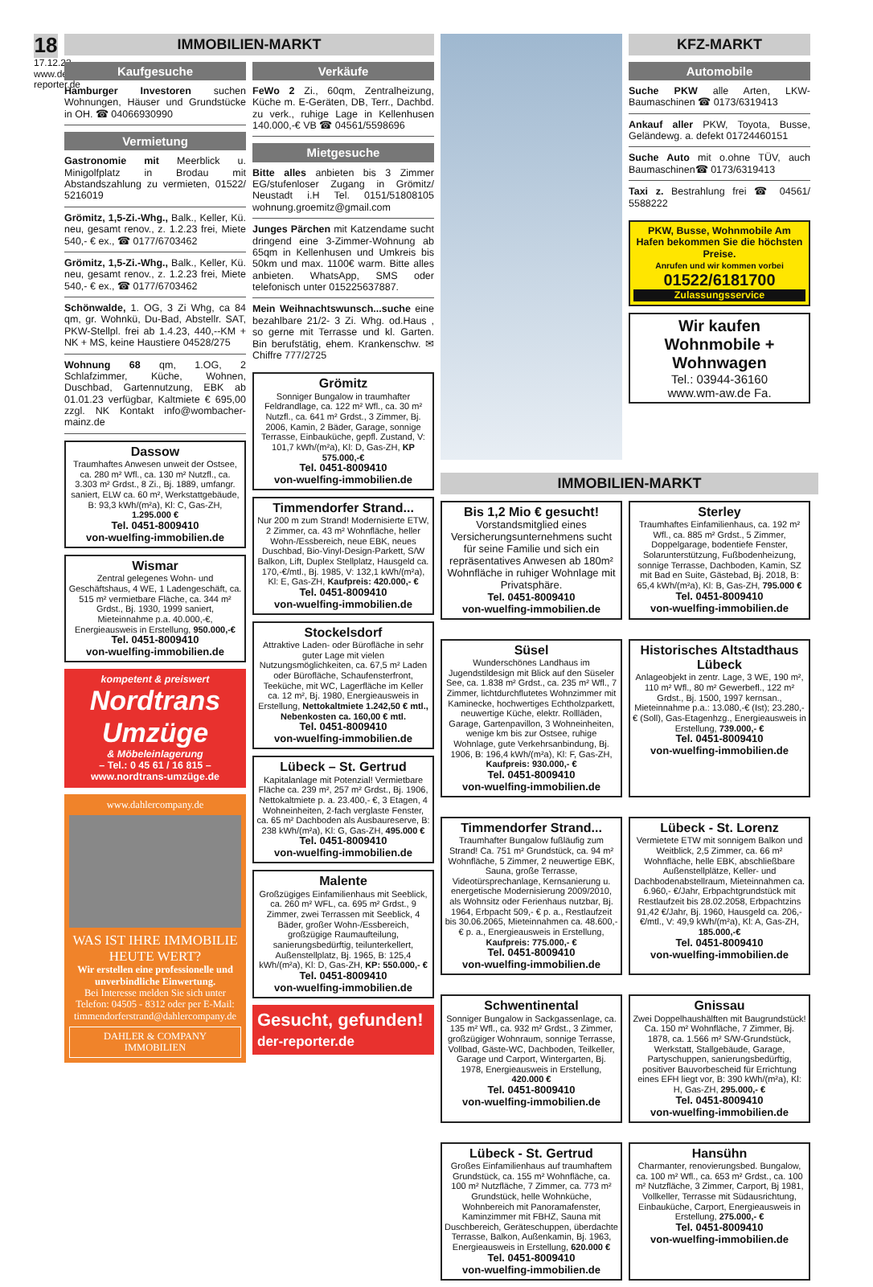18
17.12.22 www.der-reporter.de
IMMOBILIEN-MARKT
Kaufgesuche
Hamburger Investoren suchen Wohnungen, Häuser und Grundstücke in OH. ☎ 04066930990
Vermietung
Gastronomie mit Meerblick u. Minigolfplatz in Brodau mit Abstandszahlung zu vermieten, 01522/ 5216019
Grömitz, 1,5-Zi.-Whg., Balk., Keller, Kü. neu, gesamt renov., z. 1.2.23 frei, Miete 540,- € ex., ☎ 0177/6703462
Grömitz, 1,5-Zi.-Whg., Balk., Keller, Kü. neu, gesamt renov., z. 1.2.23 frei, Miete 540,- € ex., ☎ 0177/6703462
Schönwalde, 1. OG, 3 Zi Whg, ca 84 qm, gr. Wohnkü, Du-Bad, Abstellr. SAT, PKW-Stellpl. frei ab 1.4.23, 440,--KM + NK + MS, keine Haustiere 04528/275
Wohnung 68 qm, 1.OG, 2 Schlafzimmer, Küche, Wohnen, Duschbad, Gartennutzung, EBK ab 01.01.23 verfügbar, Kaltmiete € 695,00 zzgl. NK Kontakt info@wombacher-mainz.de
Dassow
Traumhaftes Anwesen unweit der Ostsee, ca. 280 m² Wfl., ca. 130 m² Nutzfl., ca. 3.303 m² Grdst., 8 Zi., Bj. 1889, umfangr. saniert, ELW ca. 60 m², Werkstattgebäude, B: 93,3 kWh/(m²a), Kl: C, Gas-ZH, 1.295.000 €
Tel. 0451-8009410
von-wuelfing-immobilien.de
Wismar
Zentral gelegenes Wohn- und Geschäftshaus, 4 WE, 1 Ladengeschäft, ca. 515 m² vermietbare Fläche, ca. 344 m² Grdst., Bj. 1930, 1999 saniert, Mieteinnahme p.a. 40.000,-€, Energieausweis in Erstellung, 950.000,-€
Tel. 0451-8009410
von-wuelfing-immobilien.de
kompetent & preiswert
Nordtrans Umzüge
& Möbeleinlagerung
– Tel.: 0 45 61 / 16 815 –
www.nordtrans-umzüge.de
www.dahlercompany.de
WAS IST IHRE IMMOBILIE HEUTE WERT?
Wir erstellen eine professionelle und unverbindliche Einwertung.
Bei Interesse melden Sie sich unter Telefon: 04505 - 8312 oder per E-Mail: timmendorferstrand@dahlercompany.de
DAHLER & COMPANY
IMMOBILIEN
Verkäufe
FeWo 2 Zi., 60qm, Zentralheizung, Küche m. E-Geräten, DB, Terr., Dachbd. zu verk., ruhige Lage in Kellenhusen 140.000,-€ VB ☎ 04561/5598696
Mietgesuche
Bitte alles anbieten bis 3 Zimmer EG/stufenloser Zugang in Grömitz/ Neustadt i.H Tel. 0151/51808105 wohnung.groemitz@gmail.com
Junges Pärchen mit Katzendame sucht dringend eine 3-Zimmer-Wohnung ab 65qm in Kellenhusen und Umkreis bis 50km und max. 1100€ warm. Bitte alles anbieten. WhatsApp, SMS oder telefonisch unter 015225637887.
Mein Weihnachtswunsch...suche eine bezahlbare 21/2- 3 Zi. Whg. od.Haus , so gerne mit Terrasse und kl. Garten. Bin berufstätig, ehem. Krankenschw. ✉ Chiffre 777/2725
Grömitz
Sonniger Bungalow in traumhafter Feldrandlage, ca. 122 m² Wfl., ca. 30 m² Nutzfl., ca. 641 m² Grdst., 3 Zimmer, Bj. 2006, Kamin, 2 Bäder, Garage, sonnige Terrasse, Einbauküche, gepfl. Zustand, V: 101,7 kWh/(m²a), Kl: D, Gas-ZH, KP 575.000,-€
Tel. 0451-8009410
von-wuelfing-immobilien.de
Timmendorfer Strand...
Nur 200 m zum Strand! Modernisierte ETW, 2 Zimmer, ca. 43 m² Wohnfläche, heller Wohn-/Essbereich, neue EBK, neues Duschbad, Bio-Vinyl-Design-Parkett, S/W Balkon, Lift, Duplex Stellplatz, Hausgeld ca. 170,-€/mtl., Bj. 1985, V: 132,1 kWh/(m²a), Kl: E, Gas-ZH, Kaufpreis: 420.000,- €
Tel. 0451-8009410
von-wuelfing-immobilien.de
Stockelsdorf
Attraktive Laden- oder Bürofläche in sehr guter Lage mit vielen Nutzungsmöglichkeiten, ca. 67,5 m² Laden oder Bürofläche, Schaufensterfront, Teeküche, mit WC, Lagerfläche im Keller ca. 12 m², Bj. 1980, Energieausweis in Erstellung, Nettokaltmiete 1.242,50 € mtl., Nebenkosten ca. 160,00 € mtl.
Tel. 0451-8009410
von-wuelfing-immobilien.de
Lübeck – St. Gertrud
Kapitalanlage mit Potenzial! Vermietbare Fläche ca. 239 m², 257 m² Grdst., Bj. 1906, Nettokaltmiete p. a. 23.400,- €, 3 Etagen, 4 Wohneinheiten, 2-fach verglaste Fenster, ca. 65 m² Dachboden als Ausbaureserve, B: 238 kWh/(m²a), Kl: G, Gas-ZH, 495.000 €
Tel. 0451-8009410
von-wuelfing-immobilien.de
Malente
Großzügiges Einfamilienhaus mit Seeblick, ca. 260 m² WFL, ca. 695 m² Grdst., 9 Zimmer, zwei Terrassen mit Seeblick, 4 Bäder, großer Wohn-/Essbereich, großzügige Raumaufteilung, sanierungsbedürftig, teilunterkellert, Außenstellplatz, Bj. 1965, B: 125,4 kWh/(m²a), Kl: D, Gas-ZH, KP: 550.000,- €
Tel. 0451-8009410
von-wuelfing-immobilien.de
Gesucht, gefunden!
der-reporter.de
KFZ-MARKT
Automobile
Suche PKW alle Arten, LKW-Baumaschinen ☎ 0173/6319413
Ankauf aller PKW, Toyota, Busse, Geländewg. a. defekt 01724460151
Suche Auto mit o.ohne TÜV, auch Baumaschinen☎ 0173/6319413
Taxi z. Bestrahlung frei ☎ 04561/ 5588222
PKW, Busse, Wohnmobile Am Hafen bekommen Sie die höchsten Preise.
Anrufen und wir kommen vorbei
01522/6181700
Zulassungsservice
Wir kaufen Wohnmobile + Wohnwagen
Tel.: 03944-36160
www.wm-aw.de Fa.
IMMOBILIEN-MARKT
Bis 1,2 Mio € gesucht!
Vorstandsmitglied eines Versicherungsunternehmens sucht für seine Familie und sich ein repräsentatives Anwesen ab 180m² Wohnfläche in ruhiger Wohnlage mit Privatsphäre.
Tel. 0451-8009410
von-wuelfing-immobilien.de
Sterley
Traumhaftes Einfamilienhaus, ca. 192 m² Wfl., ca. 885 m² Grdst., 5 Zimmer, Doppelgarage, bodentiefe Fenster, Solarunterstützung, Fußbodenheizung, sonnige Terrasse, Dachboden, Kamin, SZ mit Bad en Suite, Gästebad, Bj. 2018, B: 65,4 kWh/(m²a), Kl: B, Gas-ZH, 795.000 €
Tel. 0451-8009410
von-wuelfing-immobilien.de
Süsel
Wunderschönes Landhaus im Jugendstildesign mit Blick auf den Süseler See, ca. 1.838 m² Grdst., ca. 235 m² Wfl., 7 Zimmer, lichtdurchflutetes Wohnzimmer mit Kaminecke, hochwertiges Echtholzparkett, neuwertige Küche, elektr. Rollläden, Garage, Gartenpavillon, 3 Wohneinheiten, wenige km bis zur Ostsee, ruhige Wohnlage, gute Verkehrsanbindung, Bj. 1906, B: 196,4 kWh/(m²a), Kl: F, Gas-ZH, Kaufpreis: 930.000,- €
Tel. 0451-8009410
von-wuelfing-immobilien.de
Historisches Altstadthaus Lübeck
Anlageobjekt in zentr. Lage, 3 WE, 190 m², 110 m² Wfl., 80 m² Gewerbefl., 122 m² Grdst., Bj. 1500, 1997 kernsan., Mieteinnahme p.a.: 13.080,-€ (Ist); 23.280,- € (Soll), Gas-Etagenhzg., Energieausweis in Erstellung, 739.000,- €
Tel. 0451-8009410
von-wuelfing-immobilien.de
Timmendorfer Strand...
Traumhafter Bungalow fußläufig zum Strand! Ca. 751 m² Grundstück, ca. 94 m² Wohnfläche, 5 Zimmer, 2 neuwertige EBK, Sauna, große Terrasse, Videotürsprechanlage, Kernsanierung u. energetische Modernisierung 2009/2010, als Wohnsitz oder Ferienhaus nutzbar, Bj. 1964, Erbpacht 509,- € p. a., Restlaufzeit bis 30.06.2065, Mieteinnahmen ca. 48.600,- € p. a., Energieausweis in Erstellung, Kaufpreis: 775.000,- €
Tel. 0451-8009410
von-wuelfing-immobilien.de
Lübeck - St. Lorenz
Vermietete ETW mit sonnigem Balkon und Weitblick, 2,5 Zimmer, ca. 66 m² Wohnfläche, helle EBK, abschließbare Außenstellplätze, Keller- und Dachbodenabstellraum, Mieteinnahmen ca. 6.960,- €/Jahr, Erbpachtgrundstück mit Restlaufzeit bis 28.02.2058, Erbpachtzins 91,42 €/Jahr, Bj. 1960, Hausgeld ca. 206,- €/mtl., V: 49,9 kWh/(m²a), Kl: A, Gas-ZH, 185.000,-€
Tel. 0451-8009410
von-wuelfing-immobilien.de
Schwentinental
Sonniger Bungalow in Sackgassenlage, ca. 135 m² Wfl., ca. 932 m² Grdst., 3 Zimmer, großzügiger Wohnraum, sonnige Terrasse, Vollbad, Gäste-WC, Dachboden, Teilkeller, Garage und Carport, Wintergarten, Bj. 1978, Energieausweis in Erstellung, 420.000 €
Tel. 0451-8009410
von-wuelfing-immobilien.de
Gnissau
Zwei Doppelhaushälften mit Baugrundstück! Ca. 150 m² Wohnfläche, 7 Zimmer, Bj. 1878, ca. 1.566 m² S/W-Grundstück, Werkstatt, Stallgebäude, Garage, Partyschuppen, sanierungsbedürftig, positiver Bauvorbescheid für Errichtung eines EFH liegt vor, B: 390 kWh/(m²a), Kl: H, Gas-ZH, 295.000,- €
Tel. 0451-8009410
von-wuelfing-immobilien.de
Lübeck - St. Gertrud
Großes Einfamilienhaus auf traumhaftem Grundstück, ca. 155 m² Wohnfläche, ca. 100 m² Nutzfläche, 7 Zimmer, ca. 773 m² Grundstück, helle Wohnküche, Wohnbereich mit Panoramafenster, Kaminzimmer mit FBHZ, Sauna mit Duschbereich, Geräteschuppen, überdachte Terrasse, Balkon, Außenkamin, Bj. 1963, Energieausweis in Erstellung, 620.000 €
Tel. 0451-8009410
von-wuelfing-immobilien.de
Hansühn
Charmanter, renovierungsbed. Bungalow, ca. 100 m² Wfl., ca. 653 m² Grdst., ca. 100 m² Nutzfläche, 3 Zimmer, Carport, Bj 1981, Vollkeller, Terrasse mit Südausrichtung, Einbauküche, Carport, Energieausweis in Erstellung, 275.000,- €
Tel. 0451-8009410
von-wuelfing-immobilien.de